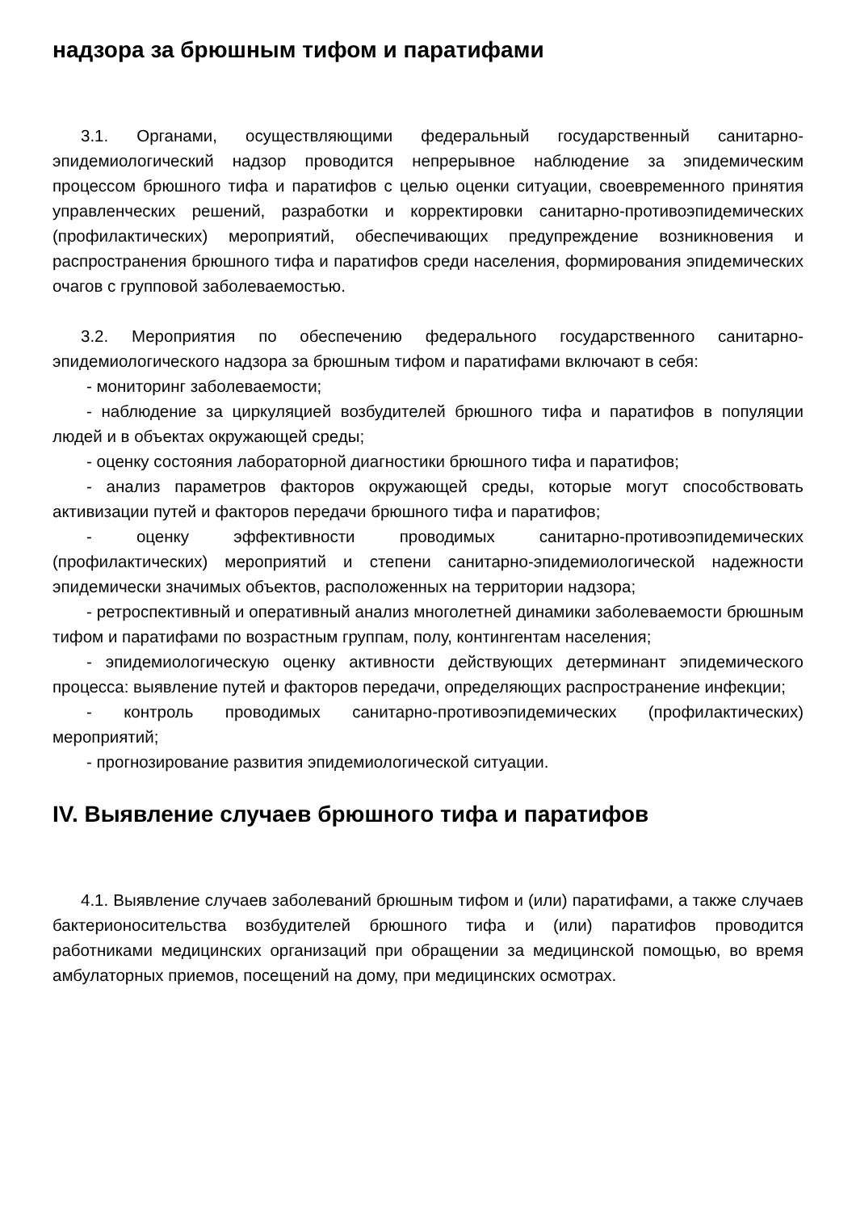надзора за брюшным тифом и паратифами
3.1. Органами, осуществляющими федеральный государственный санитарно-эпидемиологический надзор проводится непрерывное наблюдение за эпидемическим процессом брюшного тифа и паратифов с целью оценки ситуации, своевременного принятия управленческих решений, разработки и корректировки санитарно-противоэпидемических (профилактических) мероприятий, обеспечивающих предупреждение возникновения и распространения брюшного тифа и паратифов среди населения, формирования эпидемических очагов с групповой заболеваемостью.
3.2. Мероприятия по обеспечению федерального государственного санитарно-эпидемиологического надзора за брюшным тифом и паратифами включают в себя:
- мониторинг заболеваемости;
- наблюдение за циркуляцией возбудителей брюшного тифа и паратифов в популяции людей и в объектах окружающей среды;
- оценку состояния лабораторной диагностики брюшного тифа и паратифов;
- анализ параметров факторов окружающей среды, которые могут способствовать активизации путей и факторов передачи брюшного тифа и паратифов;
- оценку эффективности проводимых санитарно-противоэпидемических (профилактических) мероприятий и степени санитарно-эпидемиологической надежности эпидемически значимых объектов, расположенных на территории надзора;
- ретроспективный и оперативный анализ многолетней динамики заболеваемости брюшным тифом и паратифами по возрастным группам, полу, контингентам населения;
- эпидемиологическую оценку активности действующих детерминант эпидемического процесса: выявление путей и факторов передачи, определяющих распространение инфекции;
- контроль проводимых санитарно-противоэпидемических (профилактических) мероприятий;
- прогнозирование развития эпидемиологической ситуации.
IV. Выявление случаев брюшного тифа и паратифов
4.1. Выявление случаев заболеваний брюшным тифом и (или) паратифами, а также случаев бактерионосительства возбудителей брюшного тифа и (или) паратифов проводится работниками медицинских организаций при обращении за медицинской помощью, во время амбулаторных приемов, посещений на дому, при медицинских осмотрах.